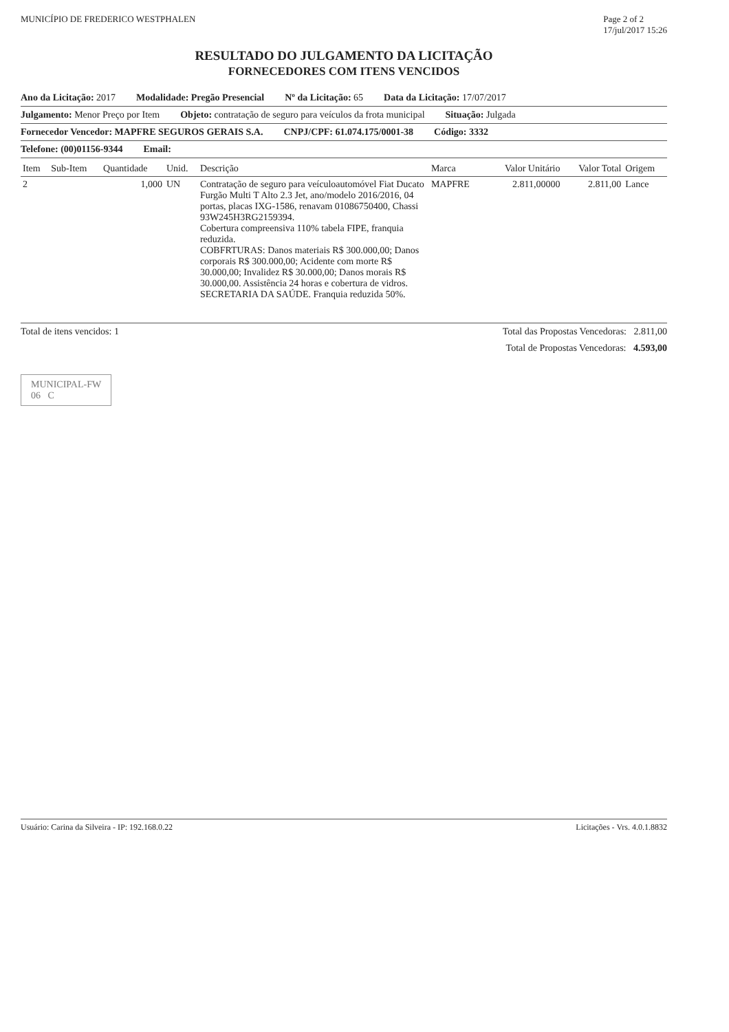MUNICÍPIO DE FREDERICO WESTPHALEN Page 2 of 2
17/jul/2017 15:26
RESULTADO DO JULGAMENTO DA LICITAÇÃO
FORNECEDORES COM ITENS VENCIDOS
Ano da Licitação: 2017 Modalidade: Pregão Presencial Nº da Licitação: 65 Data da Licitação: 17/07/2017
Julgamento: Menor Preço por Item Objeto: contratação de seguro para veículos da frota municipal Situação: Julgada
Fornecedor Vencedor: MAPFRE SEGUROS GERAIS S.A. CNPJ/CPF: 61.074.175/0001-38 Código: 3332
Telefone: (00)01156-9344 Email:
| Item | Sub-Item | Quantidade | Unid. | Descrição | Marca | Valor Unitário | Valor Total | Origem |
| --- | --- | --- | --- | --- | --- | --- | --- | --- |
| 2 | | 1,000 | UN | Contratação de seguro para veículoautomóvel Fiat Ducato Furgão Multi T Alto 2.3 Jet, ano/modelo 2016/2016, 04 portas, placas IXG-1586, renavam 01086750400, Chassi 93W245H3RG2159394. Cobertura compreensiva 110% tabela FIPE, franquia reduzida. COBFRTURAS: Danos materiais R$ 300.000,00; Danos corporais R$ 300.000,00; Acidente com morte R$ 30.000,00; Invalidez R$ 30.000,00; Danos morais R$ 30.000,00. Assistência 24 horas e cobertura de vidros. SECRETARIA DA SAÚDE. Franquia reduzida 50%. | MAPFRE | 2.811,00000 | 2.811,00 | Lance |
Total de itens vencidos: 1 Total das Propostas Vencedoras: 2.811,00
Total de Propostas Vencedoras: 4.593,00
MUNICIPAL-FW
06 C
Usuário: Carina da Silveira - IP: 192.168.0.22 Licitações - Vrs. 4.0.1.8832